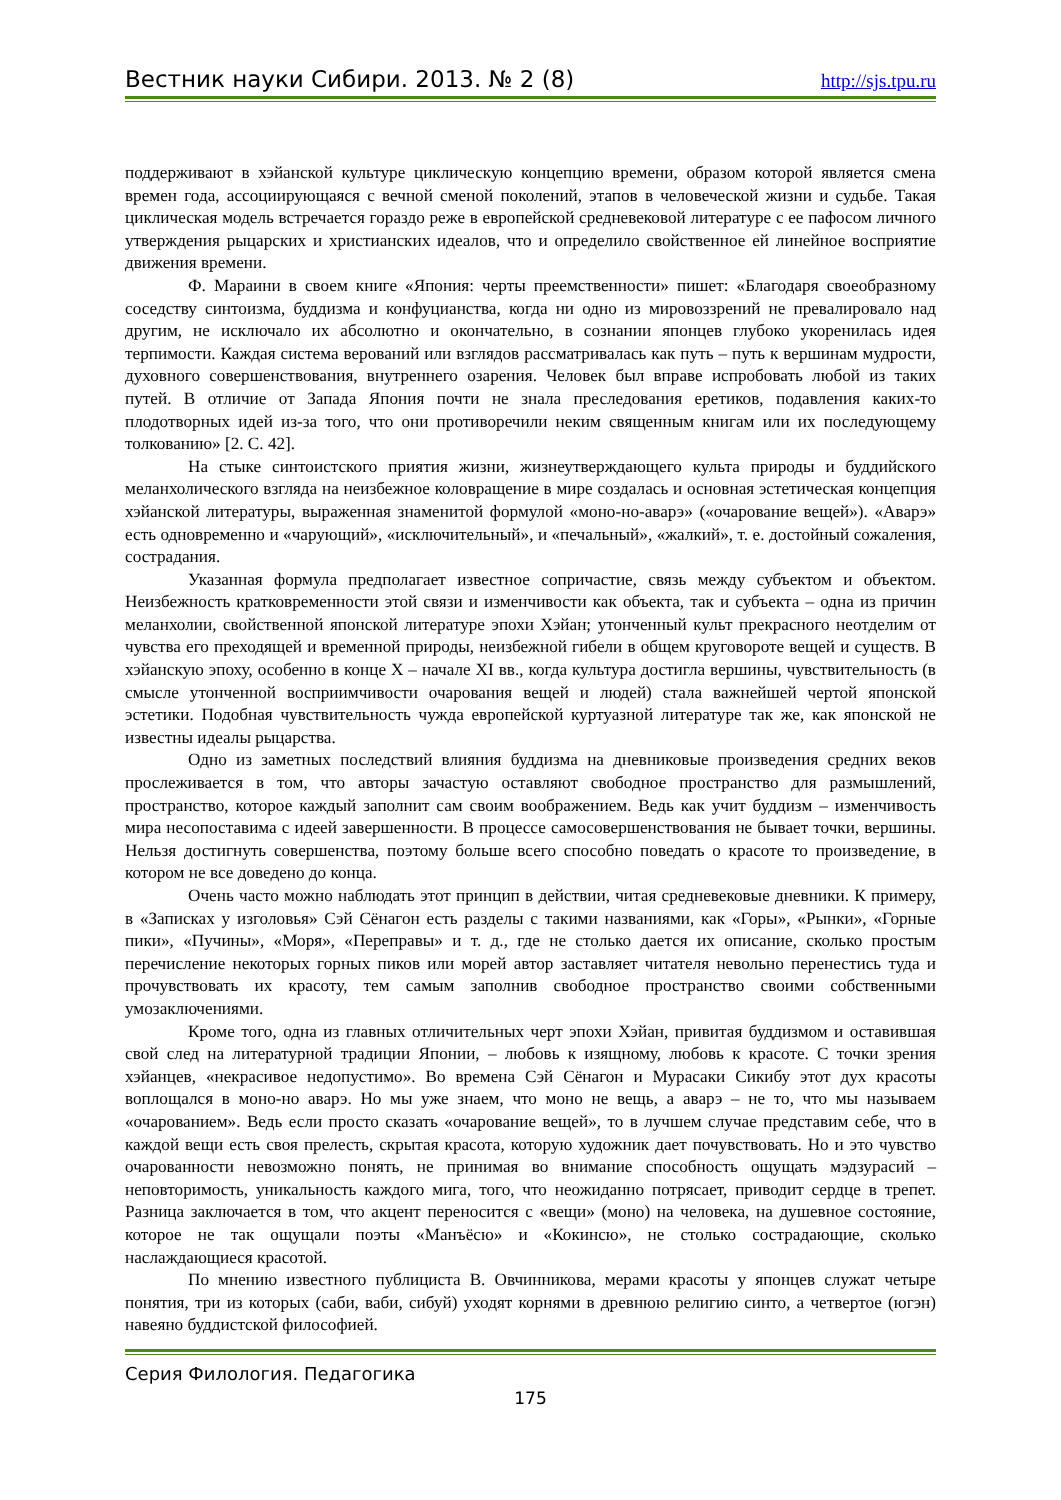Вестник науки Сибири. 2013. № 2 (8) http://sjs.tpu.ru
поддерживают в хэйанской культуре циклическую концепцию времени, образом которой является смена времен года, ассоциирующаяся с вечной сменой поколений, этапов в человеческой жизни и судьбе. Такая циклическая модель встречается гораздо реже в европейской средневековой литературе с ее пафосом личного утверждения рыцарских и христианских идеалов, что и определило свойственное ей линейное восприятие движения времени.
Ф. Мараини в своем книге «Япония: черты преемственности» пишет: «Благодаря своеобразному соседству синтоизма, буддизма и конфуцианства, когда ни одно из мировоззрений не превалировало над другим, не исключало их абсолютно и окончательно, в сознании японцев глубоко укоренилась идея терпимости. Каждая система верований или взглядов рассматривалась как путь – путь к вершинам мудрости, духовного совершенствования, внутреннего озарения. Человек был вправе испробовать любой из таких путей. В отличие от Запада Япония почти не знала преследования еретиков, подавления каких-то плодотворных идей из-за того, что они противоречили неким священным книгам или их последующему толкованию» [2. С. 42].
На стыке синтоистского приятия жизни, жизнеутверждающего культа природы и буддийского меланхолического взгляда на неизбежное коловращение в мире создалась и основная эстетическая концепция хэйанской литературы, выраженная знаменитой формулой «моно-но-аварэ» («очарование вещей»). «Аварэ» есть одновременно и «чарующий», «исключительный», и «печальный», «жалкий», т. е. достойный сожаления, сострадания.
Указанная формула предполагает известное сопричастие, связь между субъектом и объектом. Неизбежность кратковременности этой связи и изменчивости как объекта, так и субъекта – одна из причин меланхолии, свойственной японской литературе эпохи Хэйан; утонченный культ прекрасного неотделим от чувства его преходящей и временной природы, неизбежной гибели в общем круговороте вещей и существ. В хэйанскую эпоху, особенно в конце X – начале XI вв., когда культура достигла вершины, чувствительность (в смысле утонченной восприимчивости очарования вещей и людей) стала важнейшей чертой японской эстетики. Подобная чувствительность чужда европейской куртуазной литературе так же, как японской не известны идеалы рыцарства.
Одно из заметных последствий влияния буддизма на дневниковые произведения средних веков прослеживается в том, что авторы зачастую оставляют свободное пространство для размышлений, пространство, которое каждый заполнит сам своим воображением. Ведь как учит буддизм – изменчивость мира несопоставима с идеей завершенности. В процессе самосовершенствования не бывает точки, вершины. Нельзя достигнуть совершенства, поэтому больше всего способно поведать о красоте то произведение, в котором не все доведено до конца.
Очень часто можно наблюдать этот принцип в действии, читая средневековые дневники. К примеру, в «Записках у изголовья» Сэй Сёнагон есть разделы с такими названиями, как «Горы», «Рынки», «Горные пики», «Пучины», «Моря», «Переправы» и т. д., где не столько дается их описание, сколько простым перечисление некоторых горных пиков или морей автор заставляет читателя невольно перенестись туда и прочувствовать их красоту, тем самым заполнив свободное пространство своими собственными умозаключениями.
Кроме того, одна из главных отличительных черт эпохи Хэйан, привитая буддизмом и оставившая свой след на литературной традиции Японии, – любовь к изящному, любовь к красоте. С точки зрения хэйанцев, «некрасивое недопустимо». Во времена Сэй Сёнагон и Мурасаки Сикибу этот дух красоты воплощался в моно-но аварэ. Но мы уже знаем, что моно не вещь, а аварэ – не то, что мы называем «очарованием». Ведь если просто сказать «очарование вещей», то в лучшем случае представим себе, что в каждой вещи есть своя прелесть, скрытая красота, которую художник дает почувствовать. Но и это чувство очарованности невозможно понять, не принимая во внимание способность ощущать мэдзурасий – неповторимость, уникальность каждого мига, того, что неожиданно потрясает, приводит сердце в трепет. Разница заключается в том, что акцент переносится с «вещи» (моно) на человека, на душевное состояние, которое не так ощущали поэты «Манъёсю» и «Кокинсю», не столько сострадающие, сколько наслаждающиеся красотой.
По мнению известного публициста В. Овчинникова, мерами красоты у японцев служат четыре понятия, три из которых (саби, ваби, сибуй) уходят корнями в древнюю религию синто, а четвертое (югэн) навеяно буддистской философией.
Серия Филология. Педагогика
175